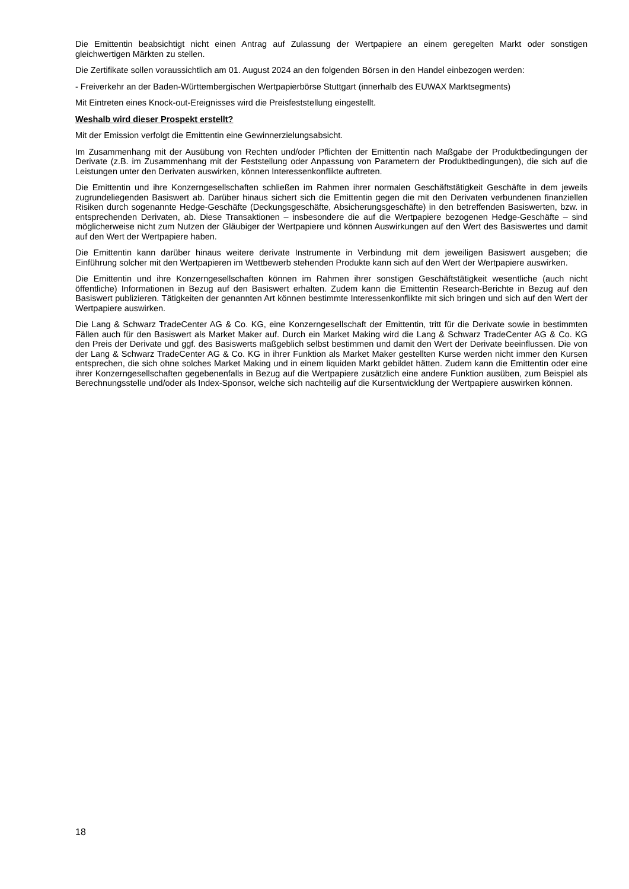Die Emittentin beabsichtigt nicht einen Antrag auf Zulassung der Wertpapiere an einem geregelten Markt oder sonstigen gleichwertigen Märkten zu stellen.
Die Zertifikate sollen voraussichtlich am 01. August 2024 an den folgenden Börsen in den Handel einbezogen werden:
- Freiverkehr an der Baden-Württembergischen Wertpapierbörse Stuttgart (innerhalb des EUWAX Marktsegments)
Mit Eintreten eines Knock-out-Ereignisses wird die Preisfeststellung eingestellt.
Weshalb wird dieser Prospekt erstellt?
Mit der Emission verfolgt die Emittentin eine Gewinnerzielungsabsicht.
Im Zusammenhang mit der Ausübung von Rechten und/oder Pflichten der Emittentin nach Maßgabe der Produktbedingungen der Derivate (z.B. im Zusammenhang mit der Feststellung oder Anpassung von Parametern der Produktbedingungen), die sich auf die Leistungen unter den Derivaten auswirken, können Interessenkonflikte auftreten.
Die Emittentin und ihre Konzerngesellschaften schließen im Rahmen ihrer normalen Geschäftstätigkeit Geschäfte in dem jeweils zugrundeliegenden Basiswert ab. Darüber hinaus sichert sich die Emittentin gegen die mit den Derivaten verbundenen finanziellen Risiken durch sogenannte Hedge-Geschäfte (Deckungsgeschäfte, Absicherungsgeschäfte) in den betreffenden Basiswerten, bzw. in entsprechenden Derivaten, ab. Diese Transaktionen – insbesondere die auf die Wertpapiere bezogenen Hedge-Geschäfte – sind möglicherweise nicht zum Nutzen der Gläubiger der Wertpapiere und können Auswirkungen auf den Wert des Basiswertes und damit auf den Wert der Wertpapiere haben.
Die Emittentin kann darüber hinaus weitere derivate Instrumente in Verbindung mit dem jeweiligen Basiswert ausgeben; die Einführung solcher mit den Wertpapieren im Wettbewerb stehenden Produkte kann sich auf den Wert der Wertpapiere auswirken.
Die Emittentin und ihre Konzerngesellschaften können im Rahmen ihrer sonstigen Geschäftstätigkeit wesentliche (auch nicht öffentliche) Informationen in Bezug auf den Basiswert erhalten. Zudem kann die Emittentin Research-Berichte in Bezug auf den Basiswert publizieren. Tätigkeiten der genannten Art können bestimmte Interessenkonflikte mit sich bringen und sich auf den Wert der Wertpapiere auswirken.
Die Lang & Schwarz TradeCenter AG & Co. KG, eine Konzerngesellschaft der Emittentin, tritt für die Derivate sowie in bestimmten Fällen auch für den Basiswert als Market Maker auf. Durch ein Market Making wird die Lang & Schwarz TradeCenter AG & Co. KG den Preis der Derivate und ggf. des Basiswerts maßgeblich selbst bestimmen und damit den Wert der Derivate beeinflussen. Die von der Lang & Schwarz TradeCenter AG & Co. KG in ihrer Funktion als Market Maker gestellten Kurse werden nicht immer den Kursen entsprechen, die sich ohne solches Market Making und in einem liquiden Markt gebildet hätten. Zudem kann die Emittentin oder eine ihrer Konzerngesellschaften gegebenenfalls in Bezug auf die Wertpapiere zusätzlich eine andere Funktion ausüben, zum Beispiel als Berechnungsstelle und/oder als Index-Sponsor, welche sich nachteilig auf die Kursentwicklung der Wertpapiere auswirken können.
18